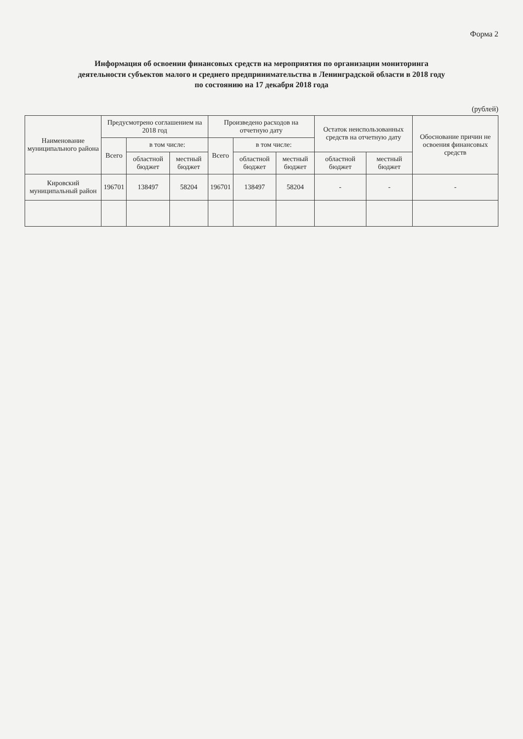Форма 2
Информация об освоении финансовых средств на мероприятия по организации мониторинга
деятельности субъектов малого и среднего предпринимательства в Ленинградской области в 2018 году
по состоянию на 17 декабря 2018 года
(рублей)
| Наименование муниципального района | Предусмотрено соглашением на 2018 год | | | Произведено расходов на отчетную дату | | | Остаток неиспользованных средств на отчетную дату | | Обоснование причин не освоения финансовых средств |
| --- | --- | --- | --- | --- | --- | --- | --- | --- | --- |
| | Всего | в том числе: | | Всего | в том числе: | | | | |
| | | областной бюджет | местный бюджет | | областной бюджет | местный бюджет | областной бюджет | местный бюджет | |
| Кировский муниципальный район | 196701 | 138497 | 58204 | 196701 | 138497 | 58204 | - | - | - |